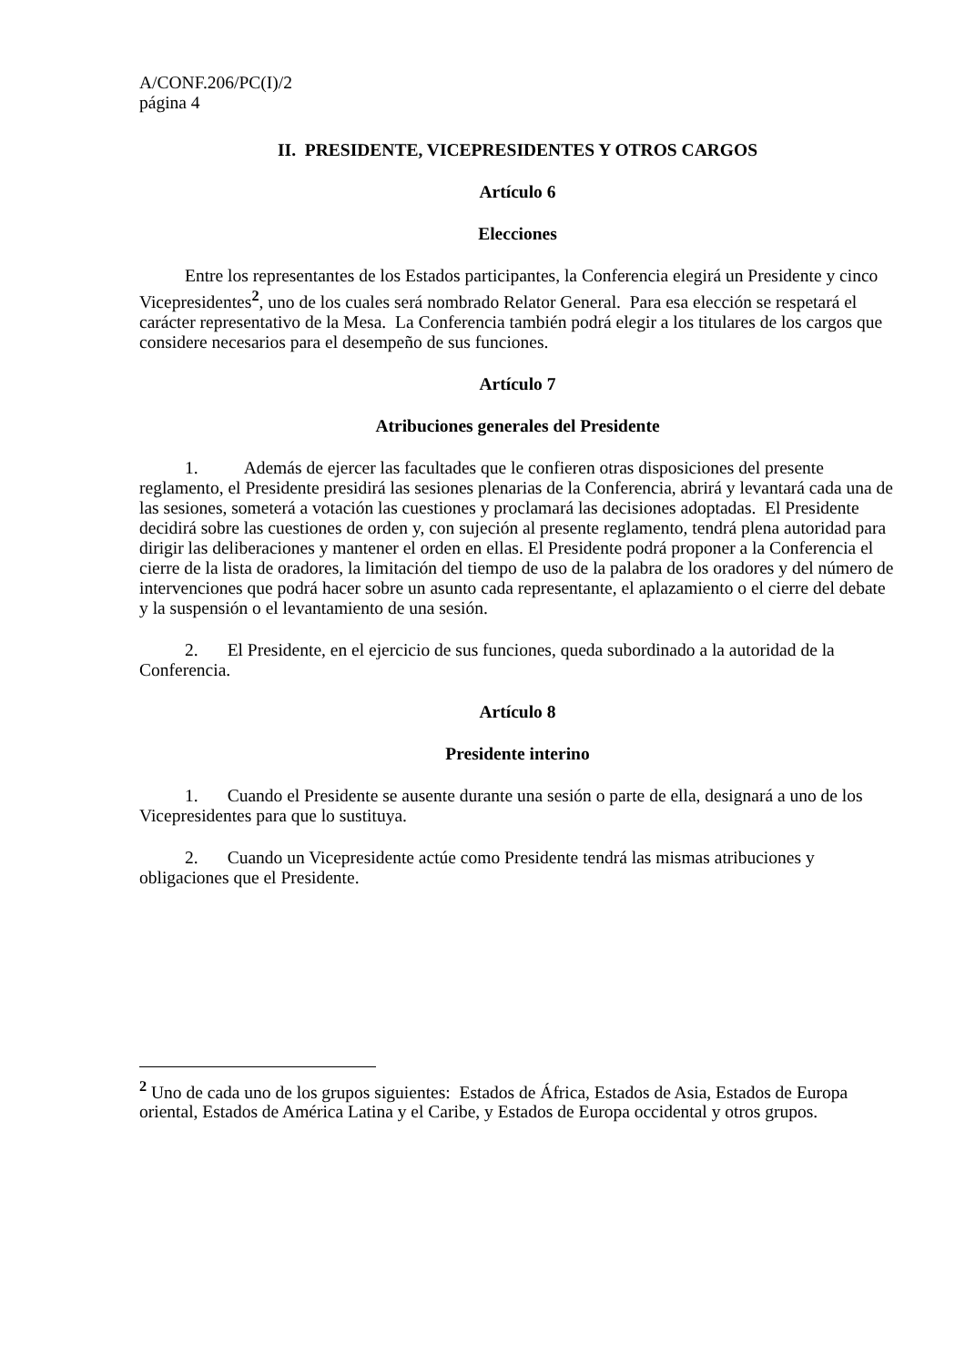A/CONF.206/PC(I)/2
página 4
II. PRESIDENTE, VICEPRESIDENTES Y OTROS CARGOS
Artículo 6
Elecciones
Entre los representantes de los Estados participantes, la Conferencia elegirá un Presidente y cinco Vicepresidentes<sup>2</sup>, uno de los cuales será nombrado Relator General. Para esa elección se respetará el carácter representativo de la Mesa. La Conferencia también podrá elegir a los titulares de los cargos que considere necesarios para el desempeño de sus funciones.
Artículo 7
Atribuciones generales del Presidente
1. Además de ejercer las facultades que le confieren otras disposiciones del presente reglamento, el Presidente presidirá las sesiones plenarias de la Conferencia, abrirá y levantará cada una de las sesiones, someterá a votación las cuestiones y proclamará las decisiones adoptadas. El Presidente decidirá sobre las cuestiones de orden y, con sujeción al presente reglamento, tendrá plena autoridad para dirigir las deliberaciones y mantener el orden en ellas. El Presidente podrá proponer a la Conferencia el cierre de la lista de oradores, la limitación del tiempo de uso de la palabra de los oradores y del número de intervenciones que podrá hacer sobre un asunto cada representante, el aplazamiento o el cierre del debate y la suspensión o el levantamiento de una sesión.
2. El Presidente, en el ejercicio de sus funciones, queda subordinado a la autoridad de la Conferencia.
Artículo 8
Presidente interino
1. Cuando el Presidente se ausente durante una sesión o parte de ella, designará a uno de los Vicepresidentes para que lo sustituya.
2. Cuando un Vicepresidente actúe como Presidente tendrá las mismas atribuciones y obligaciones que el Presidente.
<sup>2</sup> Uno de cada uno de los grupos siguientes: Estados de África, Estados de Asia, Estados de Europa oriental, Estados de América Latina y el Caribe, y Estados de Europa occidental y otros grupos.